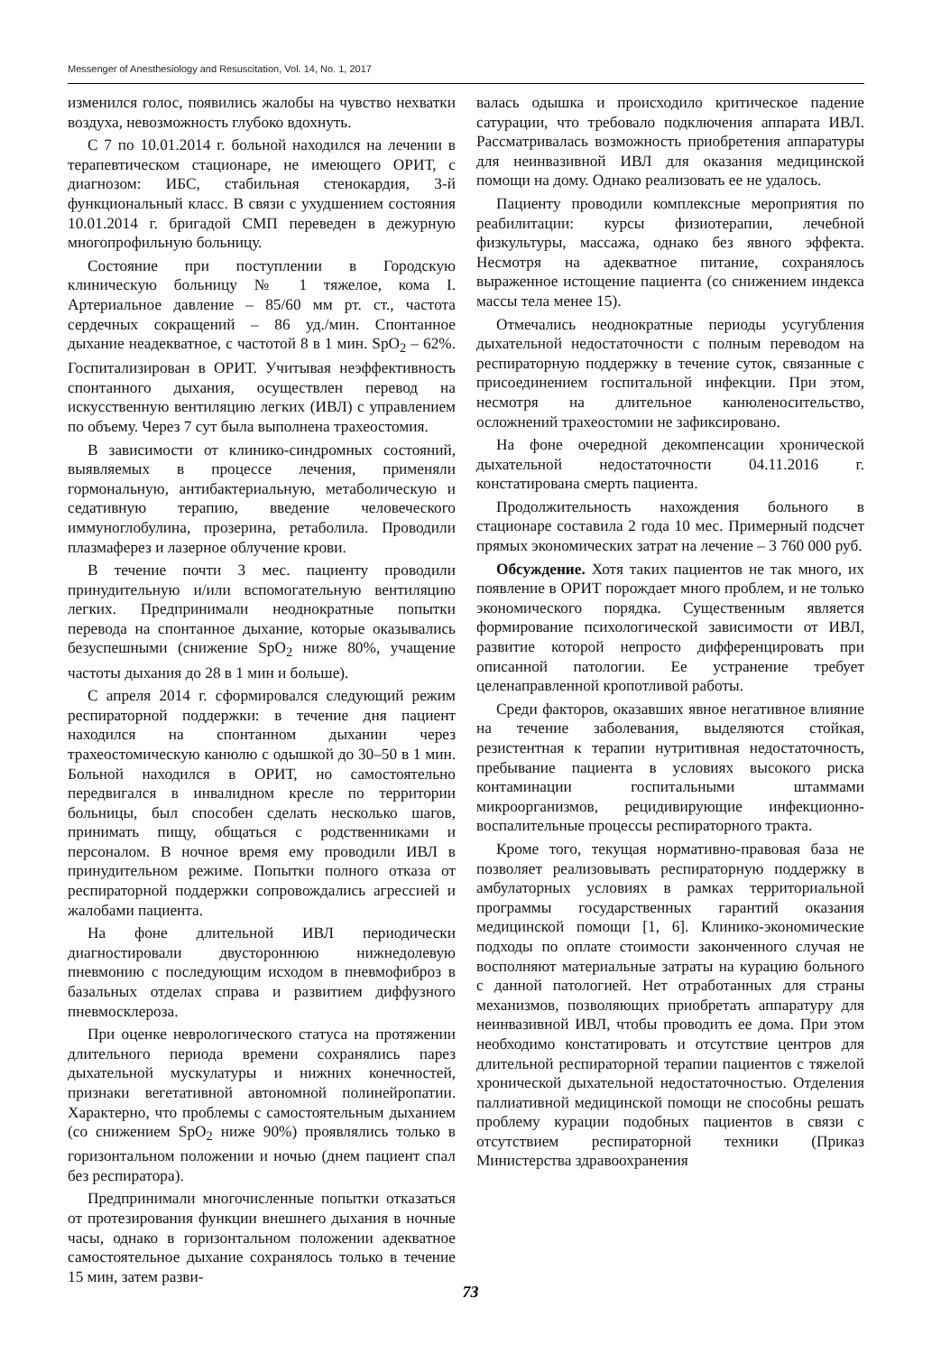Messenger of Anesthesiology and Resuscitation, Vol. 14, No. 1, 2017
изменился голос, появились жалобы на чувство нехватки воздуха, невозможность глубоко вдохнуть.
С 7 по 10.01.2014 г. больной находился на лечении в терапевтическом стационаре, не имеющего ОРИТ, с диагнозом: ИБС, стабильная стенокардия, 3-й функциональный класс. В связи с ухудшением состояния 10.01.2014 г. бригадой СМП переведен в дежурную многопрофильную больницу.
Состояние при поступлении в Городскую клиническую больницу № 1 тяжелое, кома I. Артериальное давление – 85/60 мм рт. ст., частота сердечных сокращений – 86 уд./мин. Спонтанное дыхание неадекватное, с частотой 8 в 1 мин. SpO<sub>2</sub> – 62%. Госпитализирован в ОРИТ. Учитывая неэффективность спонтанного дыхания, осуществлен перевод на искусственную вентиляцию легких (ИВЛ) с управлением по объему. Через 7 сут была выполнена трахеостомия.
В зависимости от клинико-синдромных состояний, выявляемых в процессе лечения, применяли гормональную, антибактериальную, метаболическую и седативную терапию, введение человеческого иммуноглобулина, прозерина, ретаболила. Проводили плазмаферез и лазерное облучение крови.
В течение почти 3 мес. пациенту проводили принудительную и/или вспомогательную вентиляцию легких. Предпринимали неоднократные попытки перевода на спонтанное дыхание, которые оказывались безуспешными (снижение SpO<sub>2</sub> ниже 80%, учащение частоты дыхания до 28 в 1 мин и больше).
С апреля 2014 г. сформировался следующий режим респираторной поддержки: в течение дня пациент находился на спонтанном дыхании через трахеостомическую канюлю с одышкой до 30–50 в 1 мин. Больной находился в ОРИТ, но самостоятельно передвигался в инвалидном кресле по территории больницы, был способен сделать несколько шагов, принимать пищу, общаться с родственниками и персоналом. В ночное время ему проводили ИВЛ в принудительном режиме. Попытки полного отказа от респираторной поддержки сопровождались агрессией и жалобами пациента.
На фоне длительной ИВЛ периодически диагностировали двустороннюю нижнедолевую пневмонию с последующим исходом в пневмофиброз в базальных отделах справа и развитием диффузного пневмосклероза.
При оценке неврологического статуса на протяжении длительного периода времени сохранялись парез дыхательной мускулатуры и нижних конечностей, признаки вегетативной автономной полинейропатии. Характерно, что проблемы с самостоятельным дыханием (со снижением SpO<sub>2</sub> ниже 90%) проявлялись только в горизонтальном положении и ночью (днем пациент спал без респиратора).
Предпринимали многочисленные попытки отказаться от протезирования функции внешнего дыхания в ночные часы, однако в горизонтальном положении адекватное самостоятельное дыхание сохранялось только в течение 15 мин, затем разви-
валась одышка и происходило критическое падение сатурации, что требовало подключения аппарата ИВЛ. Рассматривалась возможность приобретения аппаратуры для неинвазивной ИВЛ для оказания медицинской помощи на дому. Однако реализовать ее не удалось.
Пациенту проводили комплексные мероприятия по реабилитации: курсы физиотерапии, лечебной физкультуры, массажа, однако без явного эффекта. Несмотря на адекватное питание, сохранялось выраженное истощение пациента (со снижением индекса массы тела менее 15).
Отмечались неоднократные периоды усугубления дыхательной недостаточности с полным переводом на респираторную поддержку в течение суток, связанные с присоединением госпитальной инфекции. При этом, несмотря на длительное канюленосительство, осложнений трахеостомии не зафиксировано.
На фоне очередной декомпенсации хронической дыхательной недостаточности 04.11.2016 г. констатирована смерть пациента.
Продолжительность нахождения больного в стационаре составила 2 года 10 мес. Примерный подсчет прямых экономических затрат на лечение – 3 760 000 руб.
Обсуждение. Хотя таких пациентов не так много, их появление в ОРИТ порождает много проблем, и не только экономического порядка. Существенным является формирование психологической зависимости от ИВЛ, развитие которой непросто дифференцировать при описанной патологии. Ее устранение требует целенаправленной кропотливой работы.
Среди факторов, оказавших явное негативное влияние на течение заболевания, выделяются стойкая, резистентная к терапии нутритивная недостаточность, пребывание пациента в условиях высокого риска контаминации госпитальными штаммами микроорганизмов, рецидивирующие инфекционно-воспалительные процессы респираторного тракта.
Кроме того, текущая нормативно-правовая база не позволяет реализовывать респираторную поддержку в амбулаторных условиях в рамках территориальной программы государственных гарантий оказания медицинской помощи [1, 6]. Клинико-экономические подходы по оплате стоимости законченного случая не восполняют материальные затраты на курацию больного с данной патологией. Нет отработанных для страны механизмов, позволяющих приобретать аппаратуру для неинвазивной ИВЛ, чтобы проводить ее дома. При этом необходимо констатировать и отсутствие центров для длительной респираторной терапии пациентов с тяжелой хронической дыхательной недостаточностью. Отделения паллиативной медицинской помощи не способны решать проблему курации подобных пациентов в связи с отсутствием респираторной техники (Приказ Министерства здравоохранения
73